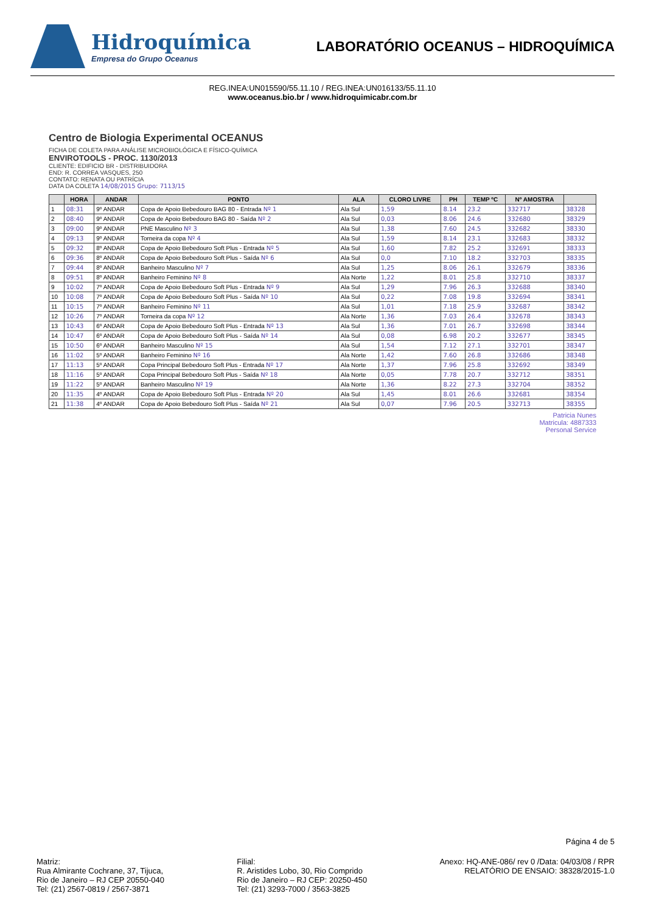Hidroquímica
Empresa do Grupo Oceanus
LABORATÓRIO OCEANUS – HIDROQUÍMICA
REG.INEA:UN015590/55.11.10 / REG.INEA:UN016133/55.11.10
www.oceanus.bio.br / www.hidroquimicabr.com.br
Centro de Biologia Experimental OCEANUS
FICHA DE COLETA PARA ANÁLISE MICROBIOLÓGICA E FÍSICO-QUÍMICA
ENVIROTOOLS - PROC. 1130/2013
CLIENTE: EDIFICIO BR - DISTRIBUIDORA
END: R. CORREA VASQUES, 250
CONTATO: RENATA OU PATRÍCIA
DATA DA COLETA 14/08/2015 Grupo: 7113/15
| | HORA | ANDAR | PONTO | ALA | CLORO LIVRE | PH | TEMP ºC | Nº AMOSTRA | |
| --- | --- | --- | --- | --- | --- | --- | --- | --- | --- |
| 1 | 08:31 | 9º ANDAR | Copa de Apoio Bebedouro BAG 80 - Entrada Nº 1 | Ala Sul | 1,59 | 8.14 | 23.2 | 332717 | 38328 |
| 2 | 08:40 | 9º ANDAR | Copa de Apoio Bebedouro BAG 80 - Saída Nº 2 | Ala Sul | 0,03 | 8.06 | 24.6 | 332680 | 38329 |
| 3 | 09:00 | 9º ANDAR | PNE Masculino Nº 3 | Ala Sul | 1,38 | 7.60 | 24.5 | 332682 | 38330 |
| 4 | 09:13 | 9º ANDAR | Torneira da copa Nº 4 | Ala Sul | 1,59 | 8.14 | 23.1 | 332683 | 38332 |
| 5 | 09:32 | 8º ANDAR | Copa de Apoio Bebedouro Soft Plus - Entrada Nº 5 | Ala Sul | 1,60 | 7.82 | 25.2 | 332691 | 38333 |
| 6 | 09:36 | 8º ANDAR | Copa de Apoio Bebedouro Soft Plus - Saída Nº 6 | Ala Sul | 0,0 | 7.10 | 18.2 | 332703 | 38335 |
| 7 | 09:44 | 8º ANDAR | Banheiro Masculino Nº 7 | Ala Sul | 1,25 | 8.06 | 26.1 | 332679 | 38336 |
| 8 | 09:51 | 8º ANDAR | Banheiro Feminino Nº 8 | Ala Norte | 1,22 | 8.01 | 25.8 | 332710 | 38337 |
| 9 | 10:02 | 7º ANDAR | Copa de Apoio Bebedouro Soft Plus - Entrada Nº 9 | Ala Sul | 1,29 | 7.96 | 26.3 | 332688 | 38340 |
| 10 | 10:08 | 7º ANDAR | Copa de Apoio Bebedouro Soft Plus - Saída Nº 10 | Ala Sul | 0,22 | 7.08 | 19.8 | 332694 | 38341 |
| 11 | 10:15 | 7º ANDAR | Banheiro Feminino Nº 11 | Ala Sul | 1,01 | 7.18 | 25.9 | 332687 | 38342 |
| 12 | 10:26 | 7º ANDAR | Torneira da copa Nº 12 | Ala Norte | 1,36 | 7.03 | 26.4 | 332678 | 38343 |
| 13 | 10:43 | 6º ANDAR | Copa de Apoio Bebedouro Soft Plus - Entrada Nº 13 | Ala Sul | 1,36 | 7.01 | 26.7 | 332698 | 38344 |
| 14 | 10:47 | 6º ANDAR | Copa de Apoio Bebedouro Soft Plus - Saída Nº 14 | Ala Sul | 0,08 | 6.98 | 20.2 | 332677 | 38345 |
| 15 | 10:50 | 6º ANDAR | Banheiro Masculino Nº 15 | Ala Sul | 1,54 | 7.12 | 27.1 | 332701 | 38347 |
| 16 | 11:02 | 5º ANDAR | Banheiro Feminino Nº 16 | Ala Norte | 1,42 | 7.60 | 26.8 | 332686 | 38348 |
| 17 | 11:13 | 5º ANDAR | Copa Principal Bebedouro Soft Plus - Entrada Nº 17 | Ala Norte | 1,37 | 7.96 | 25.8 | 332692 | 38349 |
| 18 | 11:16 | 5º ANDAR | Copa Principal Bebedouro Soft Plus - Saída Nº 18 | Ala Norte | 0,05 | 7.78 | 20.7 | 332712 | 38351 |
| 19 | 11:22 | 5º ANDAR | Banheiro Masculino Nº 19 | Ala Norte | 1,36 | 8.22 | 27.3 | 332704 | 38352 |
| 20 | 11:35 | 4º ANDAR | Copa de Apoio Bebedouro Soft Plus - Entrada Nº 20 | Ala Sul | 1,45 | 8.01 | 26.6 | 332681 | 38354 |
| 21 | 11:38 | 4º ANDAR | Copa de Apoio Bebedouro Soft Plus - Saída Nº 21 | Ala Sul | 0,07 | 7.96 | 20.5 | 332713 | 38355 |
Patricia Nunes
Matricula: 4887333
Personal Service
Página 4 de 5
Matriz:
Rua Almirante Cochrane, 37, Tijuca,
Rio de Janeiro – RJ CEP 20550-040
Tel: (21) 2567-0819 / 2567-3871
Filial:
R. Aristides Lobo, 30, Rio Comprido
Rio de Janeiro – RJ CEP: 20250-450
Tel: (21) 3293-7000 / 3563-3825
Anexo: HQ-ANE-086/ rev 0 /Data: 04/03/08 / RPR
RELATÓRIO DE ENSAIO: 38328/2015-1.0